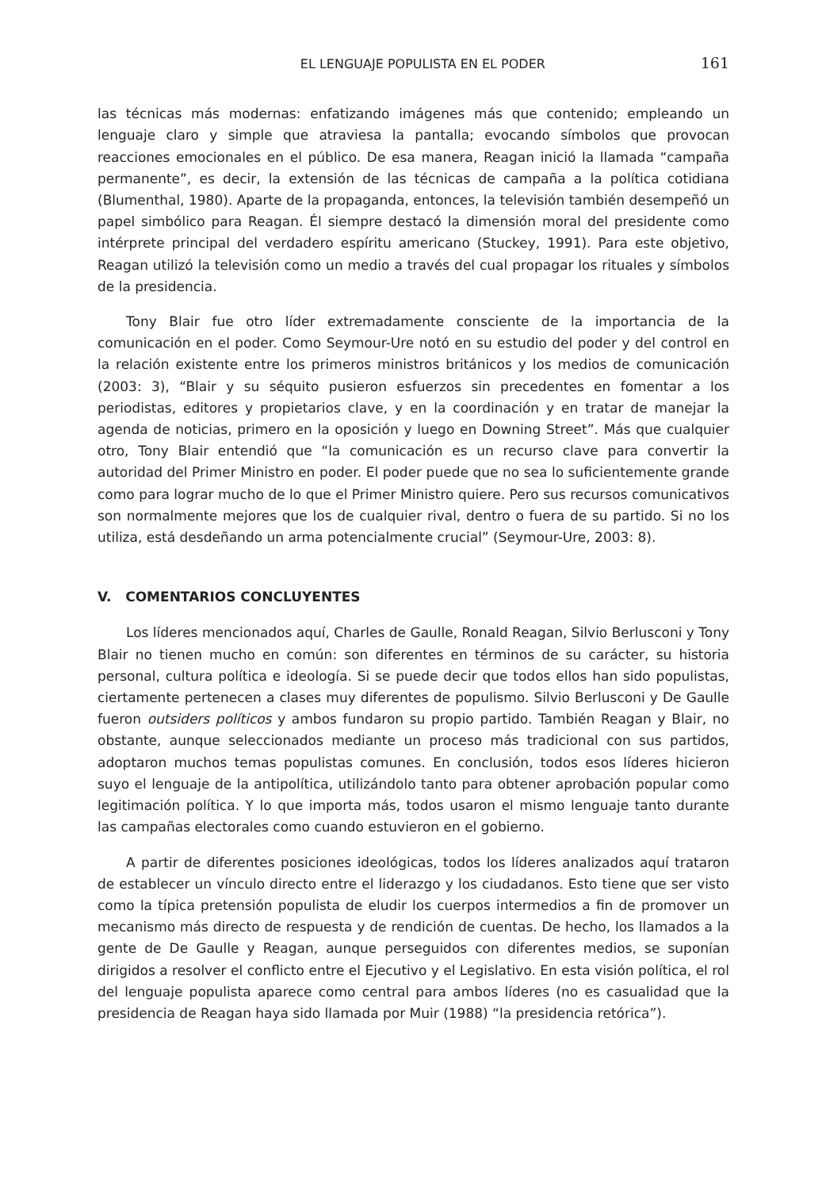EL LENGUAJE POPULISTA EN EL PODER 161
las técnicas más modernas: enfatizando imágenes más que contenido; empleando un lenguaje claro y simple que atraviesa la pantalla; evocando símbolos que provocan reacciones emocionales en el público. De esa manera, Reagan inició la llamada “campaña permanente”, es decir, la extensión de las técnicas de campaña a la política cotidiana (Blumenthal, 1980). Aparte de la propaganda, entonces, la televisión también desempeñó un papel simbólico para Reagan. Él siempre destacó la dimensión moral del presidente como intérprete principal del verdadero espíritu americano (Stuckey, 1991). Para este objetivo, Reagan utilizó la televisión como un medio a través del cual propagar los rituales y símbolos de la presidencia.
Tony Blair fue otro líder extremadamente consciente de la importancia de la comunicación en el poder. Como Seymour-Ure notó en su estudio del poder y del control en la relación existente entre los primeros ministros británicos y los medios de comunicación (2003: 3), “Blair y su séquito pusieron esfuerzos sin precedentes en fomentar a los periodistas, editores y propietarios clave, y en la coordinación y en tratar de manejar la agenda de noticias, primero en la oposición y luego en Downing Street”. Más que cualquier otro, Tony Blair entendió que “la comunicación es un recurso clave para convertir la autoridad del Primer Ministro en poder. El poder puede que no sea lo suficientemente grande como para lograr mucho de lo que el Primer Ministro quiere. Pero sus recursos comunicativos son normalmente mejores que los de cualquier rival, dentro o fuera de su partido. Si no los utiliza, está desdeñando un arma potencialmente crucial” (Seymour-Ure, 2003: 8).
V. COMENTARIOS CONCLUYENTES
Los líderes mencionados aquí, Charles de Gaulle, Ronald Reagan, Silvio Berlusconi y Tony Blair no tienen mucho en común: son diferentes en términos de su carácter, su historia personal, cultura política e ideología. Si se puede decir que todos ellos han sido populistas, ciertamente pertenecen a clases muy diferentes de populismo. Silvio Berlusconi y De Gaulle fueron outsiders políticos y ambos fundaron su propio partido. También Reagan y Blair, no obstante, aunque seleccionados mediante un proceso más tradicional con sus partidos, adoptaron muchos temas populistas comunes. En conclusión, todos esos líderes hicieron suyo el lenguaje de la antipolítica, utilizándolo tanto para obtener aprobación popular como legitimación política. Y lo que importa más, todos usaron el mismo lenguaje tanto durante las campañas electorales como cuando estuvieron en el gobierno.
A partir de diferentes posiciones ideológicas, todos los líderes analizados aquí trataron de establecer un vínculo directo entre el liderazgo y los ciudadanos. Esto tiene que ser visto como la típica pretensión populista de eludir los cuerpos intermedios a fin de promover un mecanismo más directo de respuesta y de rendición de cuentas. De hecho, los llamados a la gente de De Gaulle y Reagan, aunque perseguidos con diferentes medios, se suponían dirigidos a resolver el conflicto entre el Ejecutivo y el Legislativo. En esta visión política, el rol del lenguaje populista aparece como central para ambos líderes (no es casualidad que la presidencia de Reagan haya sido llamada por Muir (1988) “la presidencia retórica”).